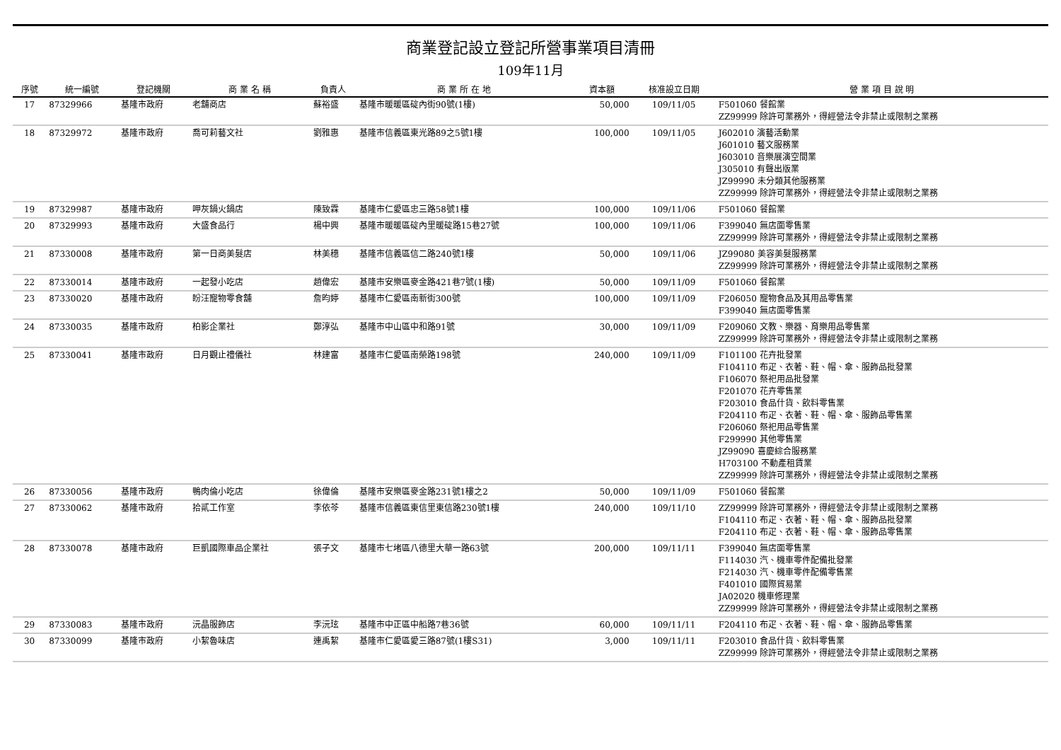商業登記設立登記所營事業項目清冊
109年11月
| 序號 | 統一編號 | 登記機關 | 商 業 名 稱 | 負責人 | 商 業 所 在 地 | 資本額 | 核准設立日期 | 營 業 項 目 說 明 |
| --- | --- | --- | --- | --- | --- | --- | --- | --- |
| 17 | 87329966 | 基隆市政府 | 老舖商店 | 蘇裕盛 | 基隆市暖暖區碇內街90號(1樓) | 50,000 | 109/11/05 | F501060 餐館業 ZZ99999 除許可業務外，得經營法令非禁止或限制之業務 |
| 18 | 87329972 | 基隆市政府 | 喬可莉藝文社 | 劉雅惠 | 基隆市信義區東光路89之5號1樓 | 100,000 | 109/11/05 | J602010 演藝活動業 J601010 藝文服務業 J603010 音樂展演空間業 J305010 有聲出版業 JZ99990 未分類其他服務業 ZZ99999 除許可業務外，得經營法令非禁止或限制之業務 |
| 19 | 87329987 | 基隆市政府 | 呷灰鍋火鍋店 | 陳致霖 | 基隆市仁愛區忠三路58號1樓 | 100,000 | 109/11/06 | F501060 餐館業 |
| 20 | 87329993 | 基隆市政府 | 大盛食品行 | 楊中興 | 基隆市暖暖區碇內里暖碇路15巷27號 | 100,000 | 109/11/06 | F399040 無店面零售業 ZZ99999 除許可業務外，得經營法令非禁止或限制之業務 |
| 21 | 87330008 | 基隆市政府 | 第一日商美髮店 | 林美穗 | 基隆市信義區信二路240號1樓 | 50,000 | 109/11/06 | JZ99080 美容美髮服務業 ZZ99999 除許可業務外，得經營法令非禁止或限制之業務 |
| 22 | 87330014 | 基隆市政府 | 一起發小吃店 | 趙偉宏 | 基隆市安樂區麥金路421巷7號(1樓) | 50,000 | 109/11/09 | F501060 餐館業 |
| 23 | 87330020 | 基隆市政府 | 盼汪寵物零食舖 | 詹昀婷 | 基隆市仁愛區南新街300號 | 100,000 | 109/11/09 | F206050 寵物食品及其用品零售業 F399040 無店面零售業 |
| 24 | 87330035 | 基隆市政府 | 柏影企業社 | 鄭淳弘 | 基隆市中山區中和路91號 | 30,000 | 109/11/09 | F209060 文教、樂器、育樂用品零售業 ZZ99999 除許可業務外，得經營法令非禁止或限制之業務 |
| 25 | 87330041 | 基隆市政府 | 日月觀止禮儀社 | 林建富 | 基隆市仁愛區南榮路198號 | 240,000 | 109/11/09 | F101100 花卉批發業 F104110 布疋、衣著、鞋、帽、傘、服飾品批發業 F106070 祭祀用品批發業 F201070 花卉零售業 F203010 食品什貨、飲料零售業 F204110 布疋、衣著、鞋、帽、傘、服飾品零售業 F206060 祭祀用品零售業 F299990 其他零售業 JZ99090 喜慶綜合服務業 H703100 不動產租賃業 ZZ99999 除許可業務外，得經營法令非禁止或限制之業務 |
| 26 | 87330056 | 基隆市政府 | 鴨肉倫小吃店 | 徐偉倫 | 基隆市安樂區麥金路231號1樓之2 | 50,000 | 109/11/09 | F501060 餐館業 |
| 27 | 87330062 | 基隆市政府 | 拾貳工作室 | 李依芩 | 基隆市信義區東信里東信路230號1樓 | 240,000 | 109/11/10 | ZZ99999 除許可業務外，得經營法令非禁止或限制之業務 F104110 布疋、衣著、鞋、帽、傘、服飾品批發業 F204110 布疋、衣著、鞋、帽、傘、服飾品零售業 |
| 28 | 87330078 | 基隆市政府 | 巨凱國際車品企業社 | 張子文 | 基隆市七堵區八德里大華一路63號 | 200,000 | 109/11/11 | F399040 無店面零售業 F114030 汽、機車零件配備批發業 F214030 汽、機車零件配備零售業 F401010 國際貿易業 JA02020 機車修理業 ZZ99999 除許可業務外，得經營法令非禁止或限制之業務 |
| 29 | 87330083 | 基隆市政府 | 沅晶服飾店 | 李沅玹 | 基隆市中正區中船路7巷36號 | 60,000 | 109/11/11 | F204110 布疋、衣著、鞋、帽、傘、服飾品零售業 |
| 30 | 87330099 | 基隆市政府 | 小絜魯味店 | 連禹絜 | 基隆市仁愛區愛三路87號(1樓S31) | 3,000 | 109/11/11 | F203010 食品什貨、飲料零售業 ZZ99999 除許可業務外，得經營法令非禁止或限制之業務 |